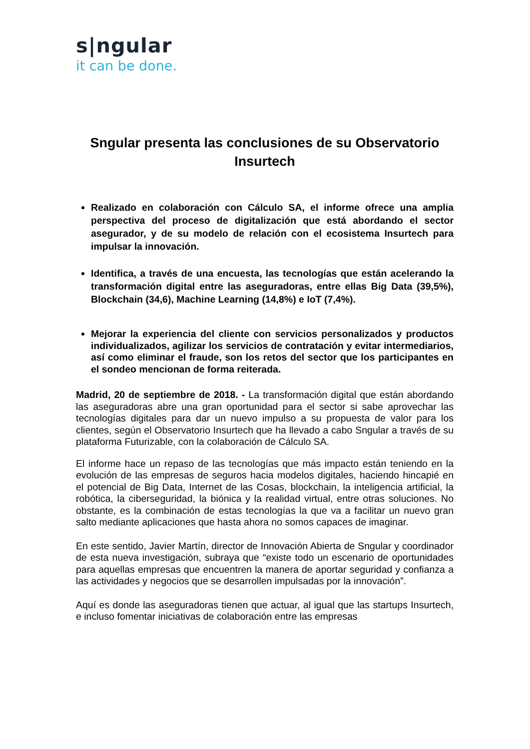s|ngular
it can be done.
Sngular presenta las conclusiones de su Observatorio Insurtech
Realizado en colaboración con Cálculo SA, el informe ofrece una amplia perspectiva del proceso de digitalización que está abordando el sector asegurador, y de su modelo de relación con el ecosistema Insurtech para impulsar la innovación.
Identifica, a través de una encuesta, las tecnologías que están acelerando la transformación digital entre las aseguradoras, entre ellas Big Data (39,5%), Blockchain (34,6), Machine Learning (14,8%) e IoT (7,4%).
Mejorar la experiencia del cliente con servicios personalizados y productos individualizados, agilizar los servicios de contratación y evitar intermediarios, así como eliminar el fraude, son los retos del sector que los participantes en el sondeo mencionan de forma reiterada.
Madrid, 20 de septiembre de 2018. - La transformación digital que están abordando las aseguradoras abre una gran oportunidad para el sector si sabe aprovechar las tecnologías digitales para dar un nuevo impulso a su propuesta de valor para los clientes, según el Observatorio Insurtech que ha llevado a cabo Sngular a través de su plataforma Futurizable, con la colaboración de Cálculo SA.
El informe hace un repaso de las tecnologías que más impacto están teniendo en la evolución de las empresas de seguros hacia modelos digitales, haciendo hincapié en el potencial de Big Data, Internet de las Cosas, blockchain, la inteligencia artificial, la robótica, la ciberseguridad, la biónica y la realidad virtual, entre otras soluciones. No obstante, es la combinación de estas tecnologías la que va a facilitar un nuevo gran salto mediante aplicaciones que hasta ahora no somos capaces de imaginar.
En este sentido, Javier Martín, director de Innovación Abierta de Sngular y coordinador de esta nueva investigación, subraya que “existe todo un escenario de oportunidades para aquellas empresas que encuentren la manera de aportar seguridad y confianza a las actividades y negocios que se desarrollen impulsadas por la innovación”.
Aquí es donde las aseguradoras tienen que actuar, al igual que las startups Insurtech, e incluso fomentar iniciativas de colaboración entre las empresas